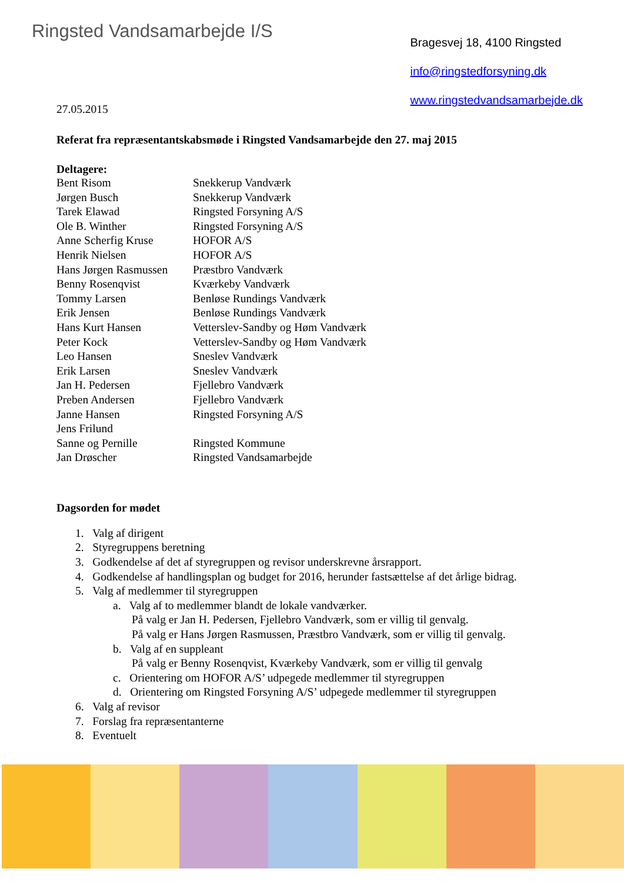Ringsted Vandsamarbejde I/S
Bragesvej 18, 4100 Ringsted
info@ringstedforsyning.dk
www.ringstedvandsamarbejde.dk
27.05.2015
Referat fra repræsentantskabsmøde i Ringsted Vandsamarbejde den 27. maj 2015
Deltagere:
| Bent Risom | Snekkerup Vandværk |
| Jørgen Busch | Snekkerup Vandværk |
| Tarek Elawad | Ringsted Forsyning A/S |
| Ole B. Winther | Ringsted Forsyning A/S |
| Anne Scherfig Kruse | HOFOR A/S |
| Henrik Nielsen | HOFOR A/S |
| Hans Jørgen Rasmussen | Præstbro Vandværk |
| Benny Rosenqvist | Kværkeby Vandværk |
| Tommy Larsen | Benløse Rundings Vandværk |
| Erik Jensen | Benløse Rundings Vandværk |
| Hans Kurt Hansen | Vetterslev-Sandby og Høm Vandværk |
| Peter Kock | Vetterslev-Sandby og Høm Vandværk |
| Leo Hansen | Sneslev Vandværk |
| Erik Larsen | Sneslev Vandværk |
| Jan H. Pedersen | Fjellebro Vandværk |
| Preben Andersen | Fjellebro Vandværk |
| Janne Hansen | Ringsted Forsyning A/S |
| Jens Frilund | |
| Sanne og Pernille | Ringsted Kommune |
| Jan Drøscher | Ringsted Vandsamarbejde |
Dagsorden for mødet
1. Valg af dirigent
2. Styregruppens beretning
3. Godkendelse af det af styregruppen og revisor underskrevne årsrapport.
4. Godkendelse af handlingsplan og budget for 2016, herunder fastsættelse af det årlige bidrag.
5. Valg af medlemmer til styregruppen
a. Valg af to medlemmer blandt de lokale vandværker.
På valg er Jan H. Pedersen, Fjellebro Vandværk, som er villig til genvalg.
På valg er Hans Jørgen Rasmussen, Præstbro Vandværk, som er villig til genvalg.
b. Valg af en suppleant
På valg er Benny Rosenqvist, Kværkeby Vandværk, som er villig til genvalg
c. Orientering om HOFOR A/S’ udpegede medlemmer til styregruppen
d. Orientering om Ringsted Forsyning A/S’ udpegede medlemmer til styregruppen
6. Valg af revisor
7. Forslag fra repræsentanterne
8. Eventuelt